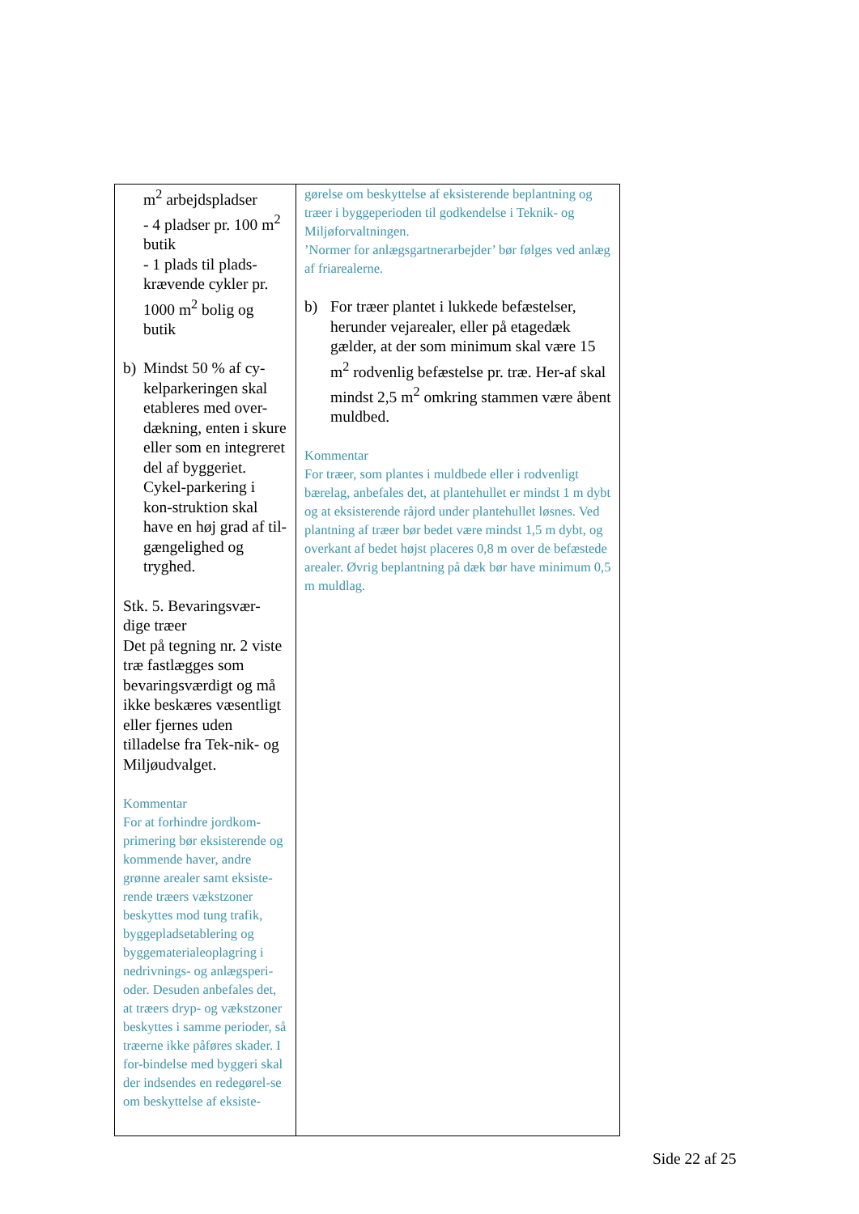| m<sup>2</sup> arbejdspladser - 4 pladser pr. 100 m<sup>2</sup> butik - 1 plads til plads-krævende cykler pr. 1000 m<sup>2</sup> bolig og butik b) Mindst 50 % af cy-kelparkeringen skal etableres med over-dækning, enten i skure eller som en integreret del af byggeriet. Cykel-parkering i kon-struktion skal have en høj grad af til-gængelighed og tryghed. Stk. 5. Bevaringsvær-dige træer Det på tegning nr. 2 viste træ fastlægges som bevaringsværdigt og må ikke beskæres væsentligt eller fjernes uden tilladelse fra Tek-nik- og Miljøudvalget. Kommentar For at forhindre jordkom-primering bør eksisterende og kommende haver, andre grønne arealer samt eksiste-rende træers vækstzoner beskyttes mod tung trafik, byggepladsetablering og byggematerialeoplagring i nedrivnings- og anlægsperi-oder. Desuden anbefales det, at træers dryp- og vækstzoner beskyttes i samme perioder, så træerne ikke påføres skader. I for-bindelse med byggeri skal der indsendes en redegørel-se om beskyttelse af eksiste- | gørelse om beskyttelse af eksisterende beplantning og træer i byggeperioden til godkendelse i Teknik- og Miljøforvaltningen. ’Normer for anlægsgartnerarbejder’ bør følges ved anlæg af friarealerne. b) For træer plantet i lukkede befæstelser, herunder vejarealer, eller på etagedæk gælder, at der som minimum skal være 15 m<sup>2</sup> rodvenlig befæstelse pr. træ. Her-af skal mindst 2,5 m<sup>2</sup> omkring stammen være åbent muldbed. Kommentar For træer, som plantes i muldbede eller i rodvenligt bærelag, anbefales det, at plantehullet er mindst 1 m dybt og at eksisterende råjord under plantehullet løsnes. Ved plantning af træer bør bedet være mindst 1,5 m dybt, og overkant af bedet højst placeres 0,8 m over de befæstede arealer. Øvrig beplantning på dæk bør have minimum 0,5 m muldlag. |
Side 22 af 25